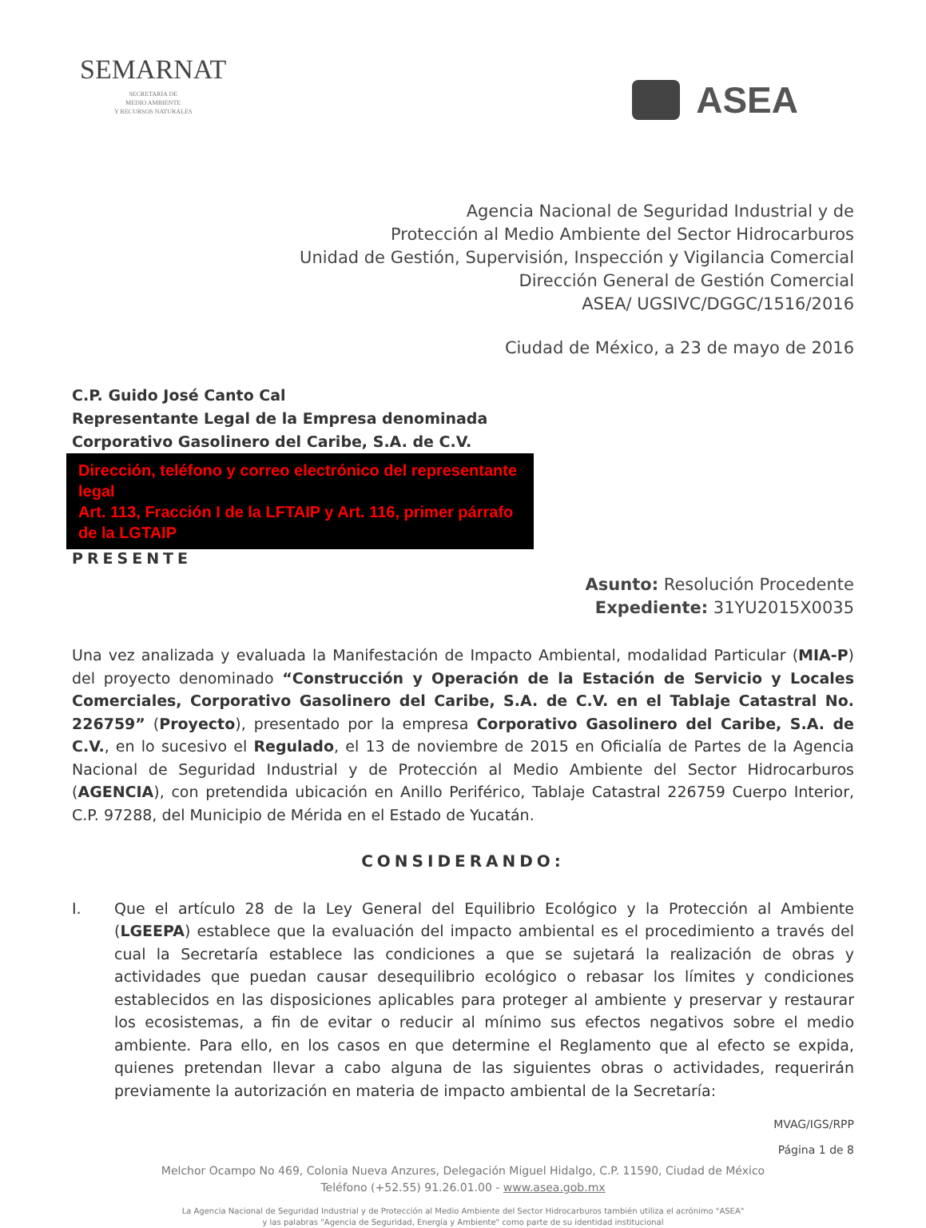SEMARNAT
SECRETARÍA DE
MEDIO AMBIENTE
Y RECURSOS NATURALES
ASEA
Agencia Nacional de Seguridad Industrial y de
Protección al Medio Ambiente del Sector Hidrocarburos
Unidad de Gestión, Supervisión, Inspección y Vigilancia Comercial
Dirección General de Gestión Comercial
ASEA/ UGSIVC/DGGC/1516/2016
Ciudad de México, a 23 de mayo de 2016
C.P. Guido José Canto Cal
Representante Legal de la Empresa denominada
Corporativo Gasolinero del Caribe, S.A. de C.V.
Dirección, teléfono y correo electrónico del representante legal
Art. 113, Fracción I de la LFTAIP y Art. 116, primer párrafo de la LGTAIP
PRESENTE
Asunto: Resolución Procedente
Expediente: 31YU2015X0035
Una vez analizada y evaluada la Manifestación de Impacto Ambiental, modalidad Particular (MIA-P) del proyecto denominado “Construcción y Operación de la Estación de Servicio y Locales Comerciales, Corporativo Gasolinero del Caribe, S.A. de C.V. en el Tablaje Catastral No. 226759” (Proyecto), presentado por la empresa Corporativo Gasolinero del Caribe, S.A. de C.V., en lo sucesivo el Regulado, el 13 de noviembre de 2015 en Oficialía de Partes de la Agencia Nacional de Seguridad Industrial y de Protección al Medio Ambiente del Sector Hidrocarburos (AGENCIA), con pretendida ubicación en Anillo Periférico, Tablaje Catastral 226759 Cuerpo Interior, C.P. 97288, del Municipio de Mérida en el Estado de Yucatán.
CONSIDERANDO:
I. Que el artículo 28 de la Ley General del Equilibrio Ecológico y la Protección al Ambiente (LGEEPA) establece que la evaluación del impacto ambiental es el procedimiento a través del cual la Secretaría establece las condiciones a que se sujetará la realización de obras y actividades que puedan causar desequilibrio ecológico o rebasar los límites y condiciones establecidos en las disposiciones aplicables para proteger al ambiente y preservar y restaurar los ecosistemas, a fin de evitar o reducir al mínimo sus efectos negativos sobre el medio ambiente. Para ello, en los casos en que determine el Reglamento que al efecto se expida, quienes pretendan llevar a cabo alguna de las siguientes obras o actividades, requerirán previamente la autorización en materia de impacto ambiental de la Secretaría:
MVAG/IGS/RPP
Página 1 de 8
Melchor Ocampo No 469, Colonia Nueva Anzures, Delegación Miguel Hidalgo, C.P. 11590, Ciudad de México
Teléfono (+52.55) 91.26.01.00 - www.asea.gob.mx
La Agencia Nacional de Seguridad Industrial y de Protección al Medio Ambiente del Sector Hidrocarburos también utiliza el acrónimo "ASEA"
y las palabras "Agencia de Seguridad, Energía y Ambiente" como parte de su identidad institucional